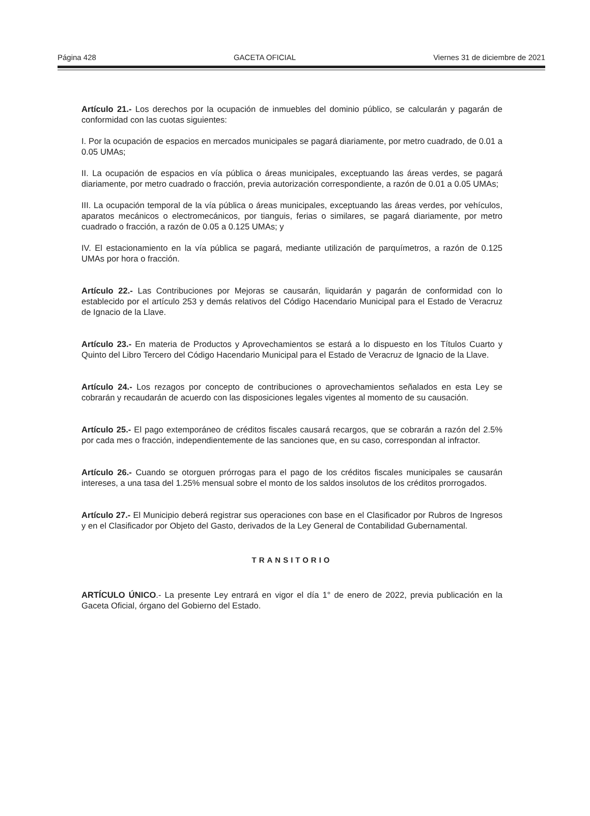Página 428 GACETA OFICIAL Viernes 31 de diciembre de 2021
Artículo 21.- Los derechos por la ocupación de inmuebles del dominio público, se calcularán y pagarán de conformidad con las cuotas siguientes:
I. Por la ocupación de espacios en mercados municipales se pagará diariamente, por metro cuadrado, de 0.01 a 0.05 UMAs;
II. La ocupación de espacios en vía pública o áreas municipales, exceptuando las áreas verdes, se pagará diariamente, por metro cuadrado o fracción, previa autorización correspondiente, a razón de 0.01 a 0.05 UMAs;
III. La ocupación temporal de la vía pública o áreas municipales, exceptuando las áreas verdes, por vehículos, aparatos mecánicos o electromecánicos, por tianguis, ferias o similares, se pagará diariamente, por metro cuadrado o fracción, a razón de 0.05 a 0.125 UMAs; y
IV. El estacionamiento en la vía pública se pagará, mediante utilización de parquímetros, a razón de 0.125 UMAs por hora o fracción.
Artículo 22.- Las Contribuciones por Mejoras se causarán, liquidarán y pagarán de conformidad con lo establecido por el artículo 253 y demás relativos del Código Hacendario Municipal para el Estado de Veracruz de Ignacio de la Llave.
Artículo 23.- En materia de Productos y Aprovechamientos se estará a lo dispuesto en los Títulos Cuarto y Quinto del Libro Tercero del Código Hacendario Municipal para el Estado de Veracruz de Ignacio de la Llave.
Artículo 24.- Los rezagos por concepto de contribuciones o aprovechamientos señalados en esta Ley se cobrarán y recaudarán de acuerdo con las disposiciones legales vigentes al momento de su causación.
Artículo 25.- El pago extemporáneo de créditos fiscales causará recargos, que se cobrarán a razón del 2.5% por cada mes o fracción, independientemente de las sanciones que, en su caso, correspondan al infractor.
Artículo 26.- Cuando se otorguen prórrogas para el pago de los créditos fiscales municipales se causarán intereses, a una tasa del 1.25% mensual sobre el monto de los saldos insolutos de los créditos prorrogados.
Artículo 27.- El Municipio deberá registrar sus operaciones con base en el Clasificador por Rubros de Ingresos y en el Clasificador por Objeto del Gasto, derivados de la Ley General de Contabilidad Gubernamental.
TRANSITORIO
ARTÍCULO ÚNICO.- La presente Ley entrará en vigor el día 1° de enero de 2022, previa publicación en la Gaceta Oficial, órgano del Gobierno del Estado.